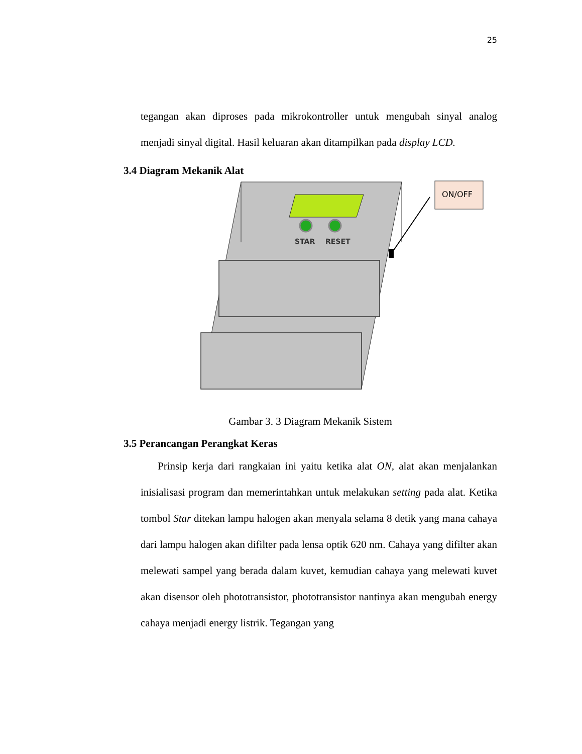25
tegangan akan diproses pada mikrokontroller untuk mengubah sinyal analog menjadi sinyal digital. Hasil keluaran akan ditampilkan pada display LCD.
3.4 Diagram Mekanik Alat
STAR
RESET
ON/OFF
Gambar 3. 3 Diagram Mekanik Sistem
3.5 Perancangan Perangkat Keras
Prinsip kerja dari rangkaian ini yaitu ketika alat ON, alat akan menjalankan inisialisasi program dan memerintahkan untuk melakukan setting pada alat. Ketika tombol Star ditekan lampu halogen akan menyala selama 8 detik yang mana cahaya dari lampu halogen akan difilter pada lensa optik 620 nm. Cahaya yang difilter akan melewati sampel yang berada dalam kuvet, kemudian cahaya yang melewati kuvet akan disensor oleh phototransistor, phototransistor nantinya akan mengubah energy cahaya menjadi energy listrik. Tegangan yang